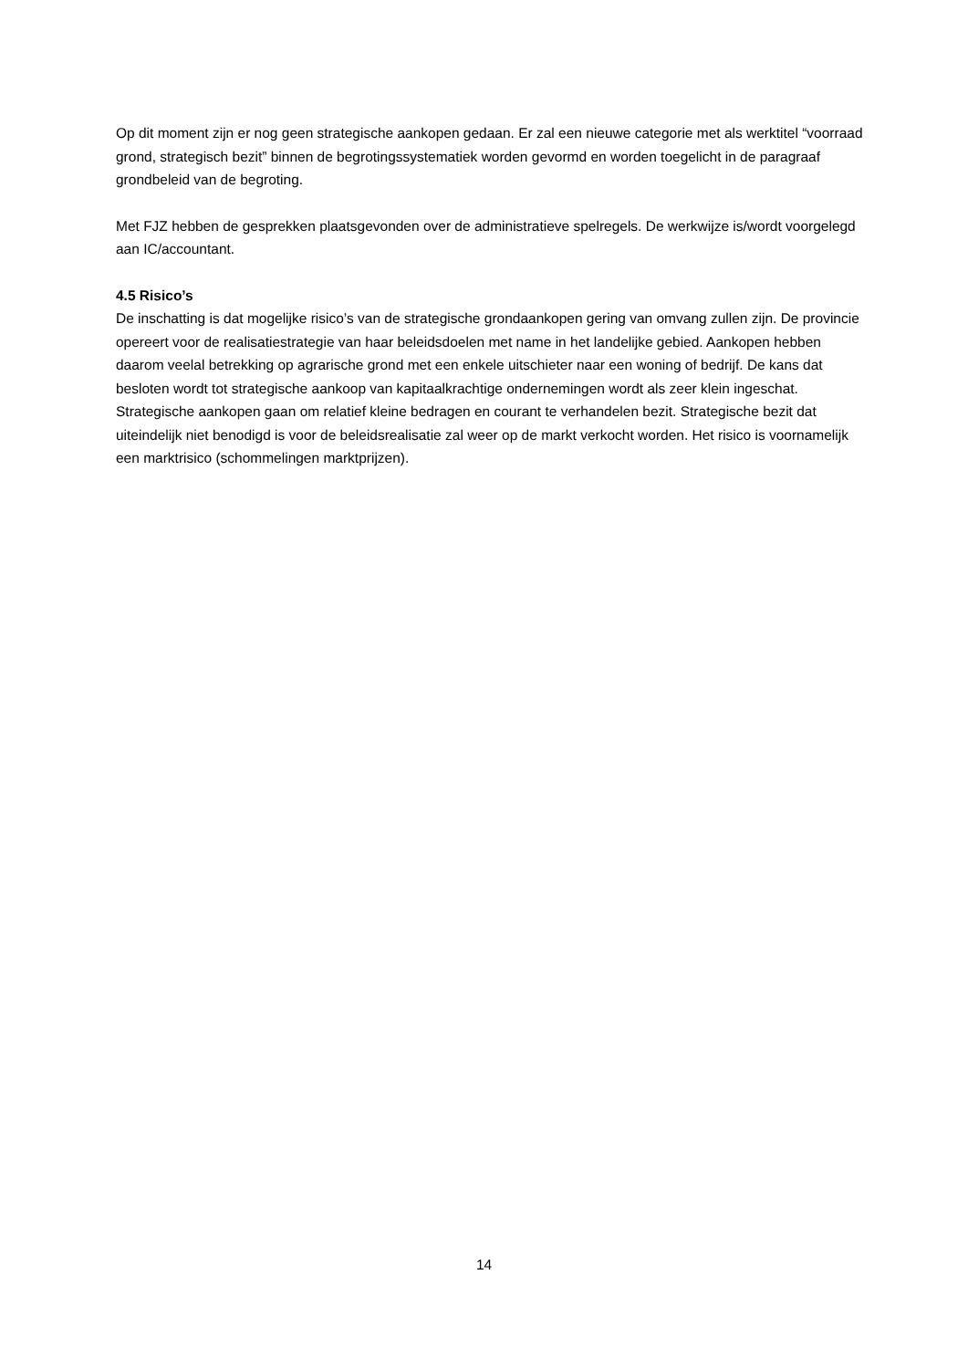Op dit moment zijn er nog geen strategische aankopen gedaan. Er zal een nieuwe categorie met als werktitel “voorraad grond, strategisch bezit” binnen de begrotingssystematiek worden gevormd en worden toegelicht in de paragraaf grondbeleid van de begroting.
Met FJZ hebben de gesprekken plaatsgevonden over de administratieve spelregels. De werkwijze is/wordt voorgelegd aan IC/accountant.
4.5 Risico’s
De inschatting is dat mogelijke risico’s van de strategische grondaankopen gering van omvang zullen zijn. De provincie opereert voor de realisatiestrategie van haar beleidsdoelen met name in het landelijke gebied. Aankopen hebben daarom veelal betrekking op agrarische grond met een enkele uitschieter naar een woning of bedrijf. De kans dat besloten wordt tot strategische aankoop van kapitaalkrachtige ondernemingen wordt als zeer klein ingeschat. Strategische aankopen gaan om relatief kleine bedragen en courant te verhandelen bezit. Strategische bezit dat uiteindelijk niet benodigd is voor de beleidsrealisatie zal weer op de markt verkocht worden. Het risico is voornamelijk een marktrisico (schommelingen marktprijzen).
14